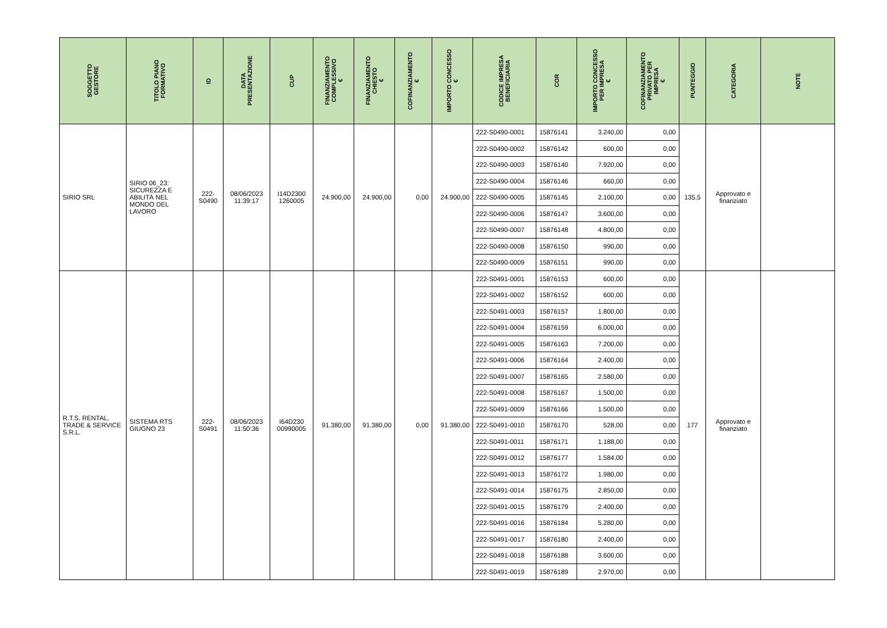| SOGGETTO GESTORE | TITOLO PIANO FORMATIVO | ID | DATA PRESENTAZIONE | CUP | FINANZIAMENTO COMPLESSIVO € | FINANZIAMENTO CHIESTO € | COFINANZIAMENTO € | IMPORTO CONCESSO € | CODICE IMPRESA BENEFICIARIA | COR | IMPORTO CONCESSO PER IMPRESA € | COFINANZIAMENTO PRIVATO PER IMPRESA € | PUNTEGGIO | CATEGORIA | NOTE |
| --- | --- | --- | --- | --- | --- | --- | --- | --- | --- | --- | --- | --- | --- | --- | --- |
| SIRIO SRL | SIRIO 06_23: SICUREZZA E ABILITÀ NEL MONDO DEL LAVORO | 222-S0490 | 08/06/2023 11:39:17 | I14D2300 1260005 | 24.900,00 | 24.900,00 | 0,00 | 24.900,00 | 222-S0490-0001 | 15876141 | 3.240,00 | 0,00 | 135,5 | Approvato e finanziato | |
| | | | | | | | | | 222-S0490-0002 | 15876142 | 600,00 | 0,00 | | | |
| | | | | | | | | | 222-S0490-0003 | 15876140 | 7.920,00 | 0,00 | | | |
| | | | | | | | | | 222-S0490-0004 | 15876146 | 660,00 | 0,00 | | | |
| | | | | | | | | | 222-S0490-0005 | 15876145 | 2.100,00 | 0,00 | | | |
| | | | | | | | | | 222-S0490-0006 | 15876147 | 3.600,00 | 0,00 | | | |
| | | | | | | | | | 222-S0490-0007 | 15876148 | 4.800,00 | 0,00 | | | |
| | | | | | | | | | 222-S0490-0008 | 15876150 | 990,00 | 0,00 | | | |
| | | | | | | | | | 222-S0490-0009 | 15876151 | 990,00 | 0,00 | | | |
| R.T.S. RENTAL, TRADE & SERVICE S.R.L. | SISTEMA RTS GIUGNO 23 | 222-S0491 | 08/06/2023 11:50:36 | I64D230 00990005 | 91.380,00 | 91.380,00 | 0,00 | 91.380,00 | 222-S0491-0001 | 15876153 | 600,00 | 0,00 | 177 | Approvato e finanziato | |
| | | | | | | | | | 222-S0491-0002 | 15876152 | 600,00 | 0,00 | | | |
| | | | | | | | | | 222-S0491-0003 | 15876157 | 1.800,00 | 0,00 | | | |
| | | | | | | | | | 222-S0491-0004 | 15876159 | 6.000,00 | 0,00 | | | |
| | | | | | | | | | 222-S0491-0005 | 15876163 | 7.200,00 | 0,00 | | | |
| | | | | | | | | | 222-S0491-0006 | 15876164 | 2.400,00 | 0,00 | | | |
| | | | | | | | | | 222-S0491-0007 | 15876165 | 2.580,00 | 0,00 | | | |
| | | | | | | | | | 222-S0491-0008 | 15876167 | 1.500,00 | 0,00 | | | |
| | | | | | | | | | 222-S0491-0009 | 15876166 | 1.500,00 | 0,00 | | | |
| | | | | | | | | | 222-S0491-0010 | 15876170 | 528,00 | 0,00 | | | |
| | | | | | | | | | 222-S0491-0011 | 15876171 | 1.188,00 | 0,00 | | | |
| | | | | | | | | | 222-S0491-0012 | 15876177 | 1.584,00 | 0,00 | | | |
| | | | | | | | | | 222-S0491-0013 | 15876172 | 1.980,00 | 0,00 | | | |
| | | | | | | | | | 222-S0491-0014 | 15876175 | 2.850,00 | 0,00 | | | |
| | | | | | | | | | 222-S0491-0015 | 15876179 | 2.400,00 | 0,00 | | | |
| | | | | | | | | | 222-S0491-0016 | 15876184 | 5.280,00 | 0,00 | | | |
| | | | | | | | | | 222-S0491-0017 | 15876180 | 2.400,00 | 0,00 | | | |
| | | | | | | | | | 222-S0491-0018 | 15876188 | 3.600,00 | 0,00 | | | |
| | | | | | | | | | 222-S0491-0019 | 15876189 | 2.970,00 | 0,00 | | | |